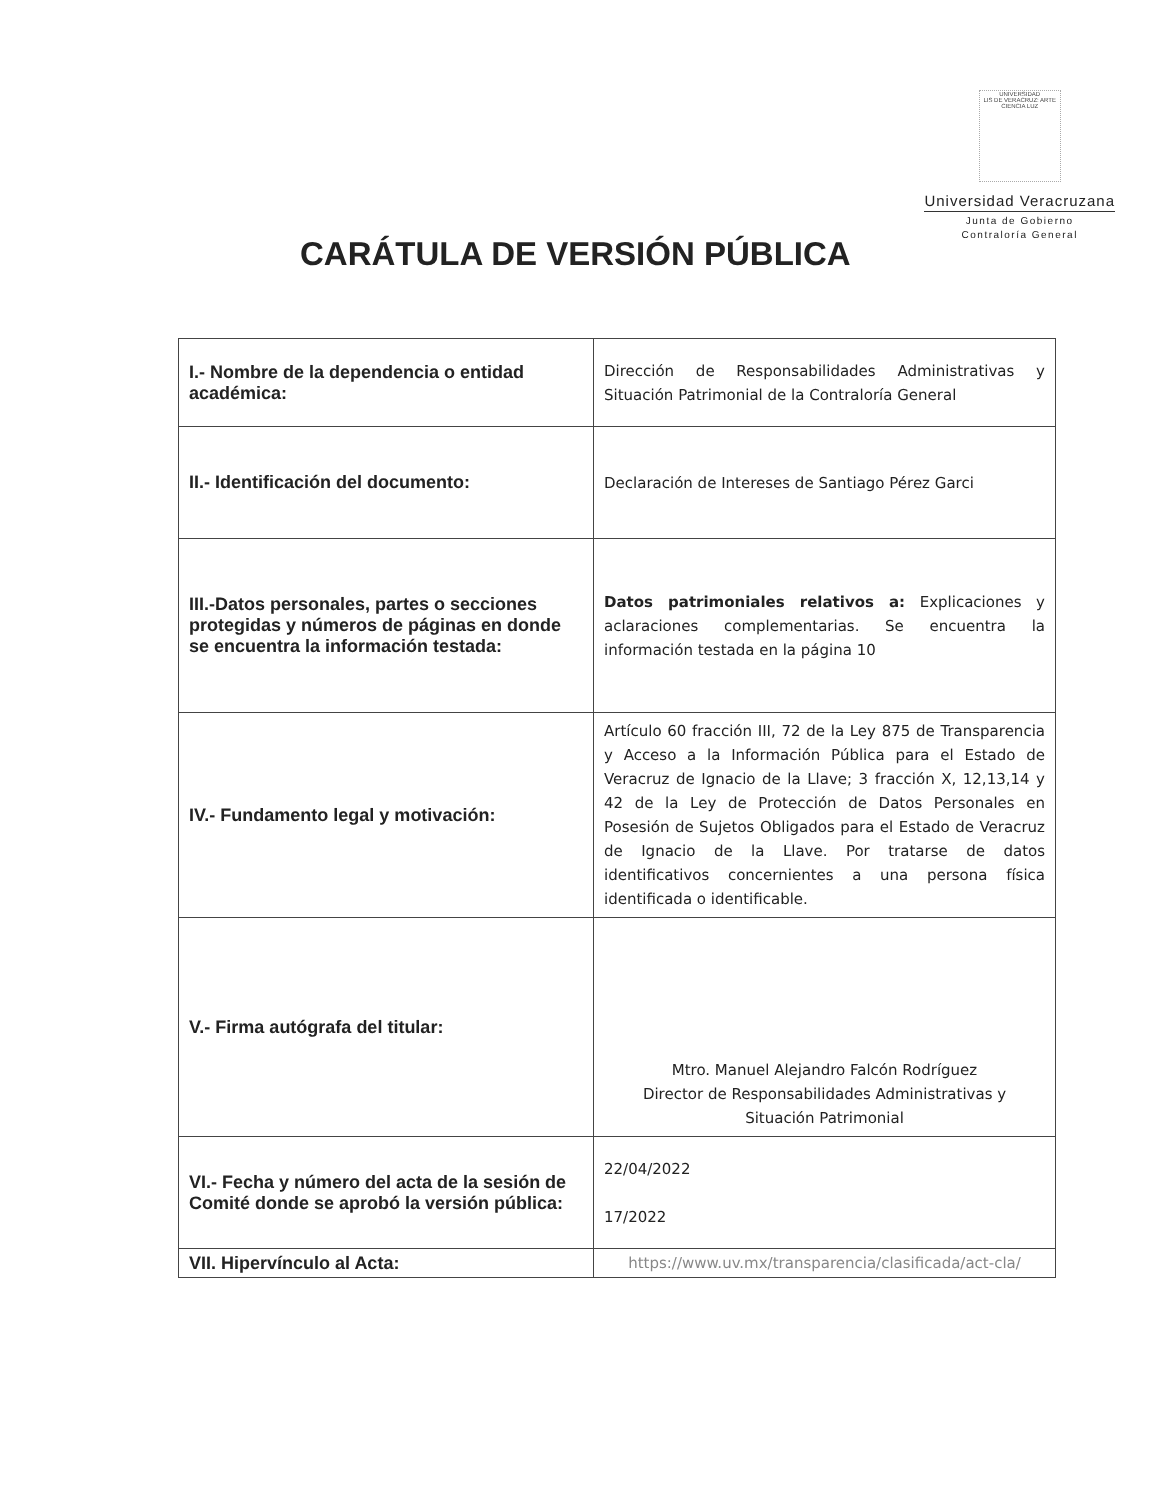UNIVERSIDAD
LIS DE VERACRUZ: ARTE CIENCIA LUZ
Universidad Veracruzana
Junta de Gobierno
Contraloría General
CARÁTULA DE VERSIÓN PÚBLICA
| I.- Nombre de la dependencia o entidad académica: | Dirección de Responsabilidades Administrativas y Situación Patrimonial de la Contraloría General |
| II.- Identificación del documento: | Declaración de Intereses de Santiago Pérez Garci |
| III.-Datos personales, partes o secciones protegidas y números de páginas en donde se encuentra la información testada: | Datos patrimoniales relativos a: Explicaciones y aclaraciones complementarias. Se encuentra la información testada en la página 10 |
| IV.- Fundamento legal y motivación: | Artículo 60 fracción III, 72 de la Ley 875 de Transparencia y Acceso a la Información Pública para el Estado de Veracruz de Ignacio de la Llave; 3 fracción X, 12,13,14 y 42 de la Ley de Protección de Datos Personales en Posesión de Sujetos Obligados para el Estado de Veracruz de Ignacio de la Llave. Por tratarse de datos identificativos concernientes a una persona física identificada o identificable. |
| V.- Firma autógrafa del titular: | Mtro. Manuel Alejandro Falcón Rodríguez Director de Responsabilidades Administrativas y Situación Patrimonial |
| VI.- Fecha y número del acta de la sesión de Comité donde se aprobó la versión pública: | 22/04/2022 17/2022 |
| VII. Hipervínculo al Acta: | https://www.uv.mx/transparencia/clasificada/act-cla/ |